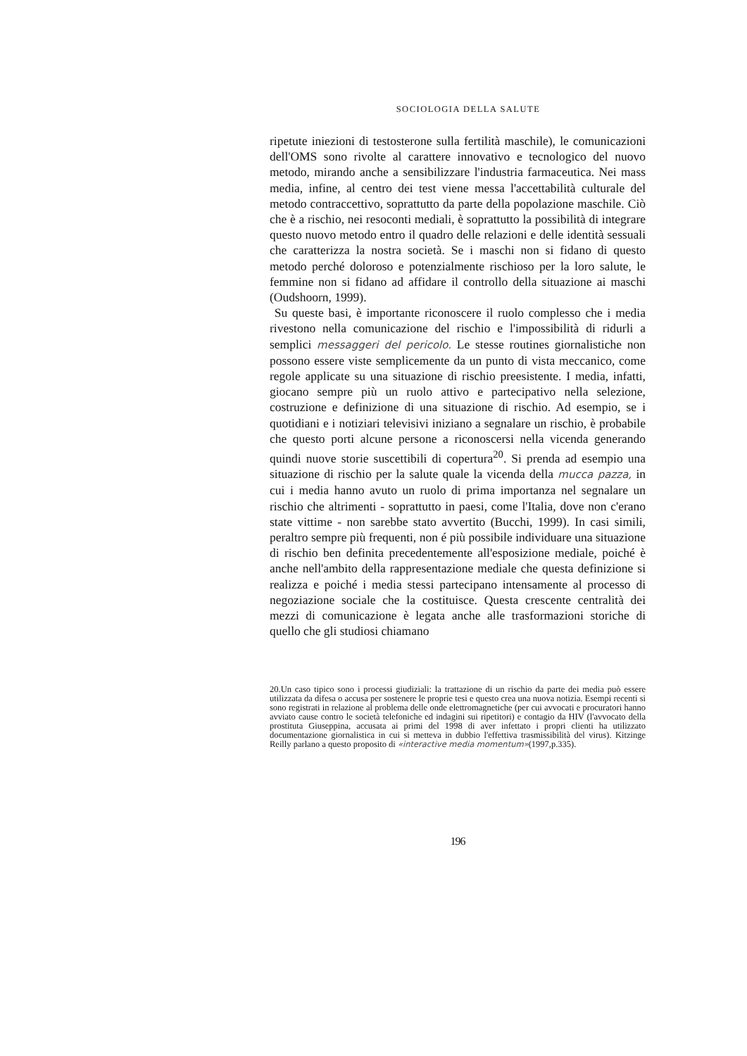SOCIOLOGIA DELLA SALUTE
ripetute iniezioni di testosterone sulla fertilità maschile), le comunicazioni dell'OMS sono rivolte al carattere innovativo e tecnologico del nuovo metodo, mirando anche a sensibilizzare l'industria farmaceutica. Nei mass media, infine, al centro dei test viene messa l'accettabilità culturale del metodo contraccettivo, soprattutto da parte della popolazione maschile. Ciò che è a rischio, nei resoconti mediali, è soprattutto la possibilità di integrare questo nuovo metodo entro il quadro delle relazioni e delle identità sessuali che caratterizza la nostra società. Se i maschi non si fidano di questo metodo perché doloroso e potenzialmente rischioso per la loro salute, le femmine non si fidano ad affidare il controllo della situazione ai maschi (Oudshoorn, 1999).
Su queste basi, è importante riconoscere il ruolo complesso che i media rivestono nella comunicazione del rischio e l'impossibilità di ridurli a semplici messaggeri del pericolo. Le stesse routines giornalistiche non possono essere viste semplicemente da un punto di vista meccanico, come regole applicate su una situazione di rischio preesistente. I media, infatti, giocano sempre più un ruolo attivo e partecipativo nella selezione, costruzione e definizione di una situazione di rischio. Ad esempio, se i quotidiani e i notiziari televisivi iniziano a segnalare un rischio, è probabile che questo porti alcune persone a riconoscersi nella vicenda generando quindi nuove storie suscettibili di copertura<sup>20</sup>. Si prenda ad esempio una situazione di rischio per la salute quale la vicenda della mucca pazza, in cui i media hanno avuto un ruolo di prima importanza nel segnalare un rischio che altrimenti - soprattutto in paesi, come l'Italia, dove non c'erano state vittime - non sarebbe stato avvertito (Bucchi, 1999). In casi simili, peraltro sempre più frequenti, non é più possibile individuare una situazione di rischio ben definita precedentemente all'esposizione mediale, poiché è anche nell'ambito della rappresentazione mediale che questa definizione si realizza e poiché i media stessi partecipano intensamente al processo di negoziazione sociale che la costituisce. Questa crescente centralità dei mezzi di comunicazione è legata anche alle trasformazioni storiche di quello che gli studiosi chiamano
20.Un caso tipico sono i processi giudiziali: la trattazione di un rischio da parte dei media può essere utilizzata da difesa o accusa per sostenere le proprie tesi e questo crea una nuova notizia. Esempi recenti si sono registrati in relazione al problema delle onde elettromagnetiche (per cui avvocati e procuratori hanno avviato cause contro le società telefoniche ed indagini sui ripetitori) e contagio da HIV (l'avvocato della prostituta Giuseppina, accusata ai primi del 1998 di aver infettato i propri clienti ha utilizzato documentazione giornalistica in cui si metteva in dubbio l'effettiva trasmissibilità del virus). Kitzinge Reilly parlano a questo proposito di «interactive media momentum»(1997,p.335).
196